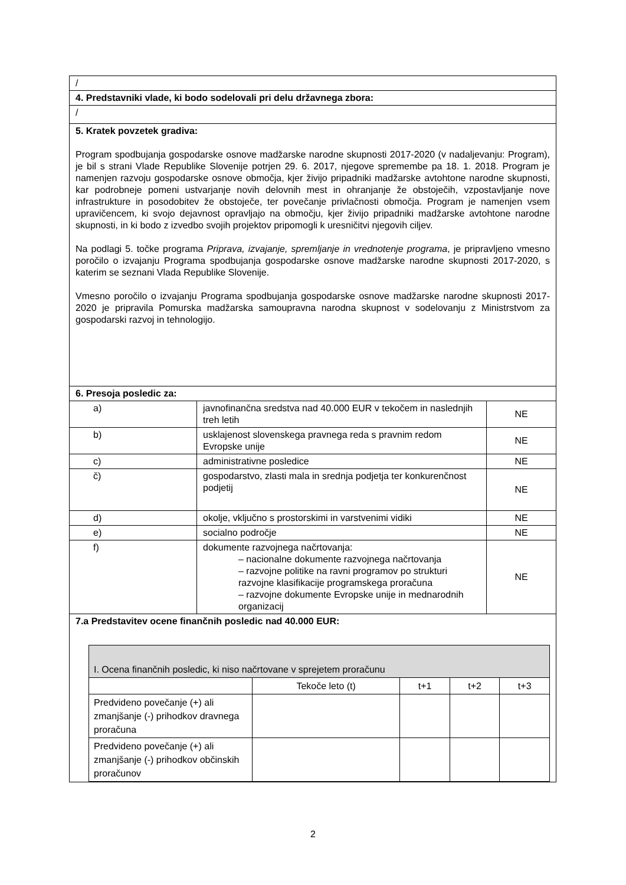| / | | |
| 4. Predstavniki vlade, ki bodo sodelovali pri delu državnega zbora: | | |
| / | | |
| 5. Kratek povzetek gradiva: Program spodbujanja gospodarske osnove madžarske narodne skupnosti 2017-2020 (v nadaljevanju: Program), je bil s strani Vlade Republike Slovenije potrjen 29. 6. 2017, njegove spremembe pa 18. 1. 2018. Program je namenjen razvoju gospodarske osnove območja, kjer živijo pripadniki madžarske avtohtone narodne skupnosti, kar podrobneje pomeni ustvarjanje novih delovnih mest in ohranjanje že obstoječih, vzpostavljanje nove infrastrukture in posodobitev že obstoječe, ter povečanje privlačnosti območja. Program je namenjen vsem upravičencem, ki svojo dejavnost opravljajo na območju, kjer živijo pripadniki madžarske avtohtone narodne skupnosti, in ki bodo z izvedbo svojih projektov pripomogli k uresničitvi njegovih ciljev. Na podlagi 5. točke programa Priprava, izvajanje, spremljanje in vrednotenje programa , je pripravljeno vmesno poročilo o izvajanju Programa spodbujanja gospodarske osnove madžarske narodne skupnosti 2017-2020, s katerim se seznani Vlada Republike Slovenije. Vmesno poročilo o izvajanju Programa spodbujanja gospodarske osnove madžarske narodne skupnosti 2017-2020 je pripravila Pomurska madžarska samoupravna narodna skupnost v sodelovanju z Ministrstvom za gospodarski razvoj in tehnologijo. | | |
| 6. Presoja posledic za: | | |
| a) | javnofinančna sredstva nad 40.000 EUR v tekočem in naslednjih treh letih | NE |
| b) | usklajenost slovenskega pravnega reda s pravnim redom Evropske unije | NE |
| c) | administrativne posledice | NE |
| č) | gospodarstvo, zlasti mala in srednja podjetja ter konkurenčnost podjetij | NE |
| d) | okolje, vključno s prostorskimi in varstvenimi vidiki | NE |
| e) | socialno področje | NE |
| f) | dokumente razvojnega načrtovanja: – nacionalne dokumente razvojnega načrtovanja – razvojne politike na ravni programov po strukturi razvojne klasifikacije programskega proračuna – razvojne dokumente Evropske unije in mednarodnih organizacij | NE |
| 7.a Predstavitev ocene finančnih posledic nad 40.000 EUR: / I. Ocena finančnih posledic, ki niso načrtovane v sprejetem proračunu / / / / / / / Tekoče leto (t) / t+1 / t+2 / t+3 / / Predvideno povečanje (+) ali zmanjšanje (-) prihodkov dravnega proračuna / / / / / / Predvideno povečanje (+) ali zmanjšanje (-) prihodkov občinskih proračunov / / / / / | | |
2